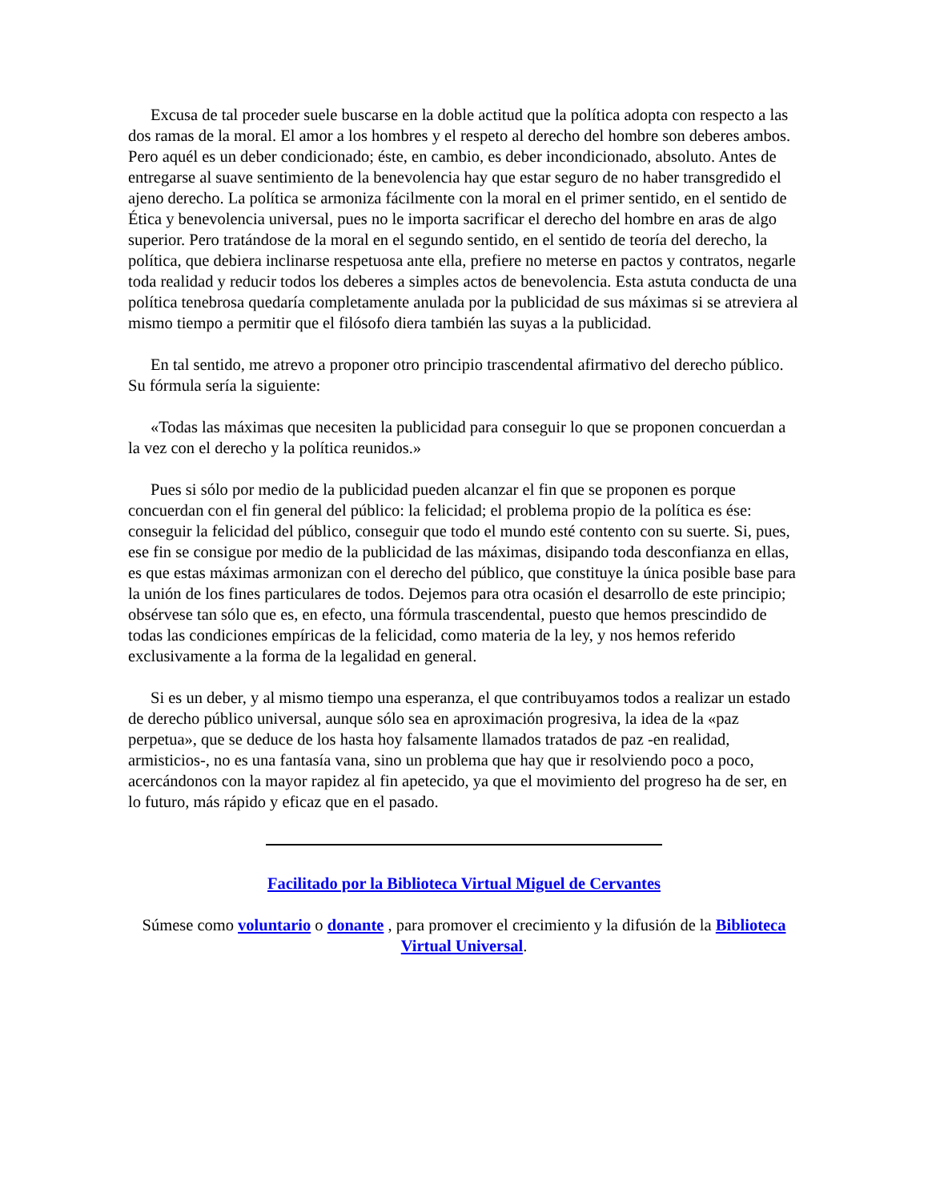Excusa de tal proceder suele buscarse en la doble actitud que la política adopta con respecto a las dos ramas de la moral. El amor a los hombres y el respeto al derecho del hombre son deberes ambos. Pero aquél es un deber condicionado; éste, en cambio, es deber incondicionado, absoluto. Antes de entregarse al suave sentimiento de la benevolencia hay que estar seguro de no haber transgredido el ajeno derecho. La política se armoniza fácilmente con la moral en el primer sentido, en el sentido de Ética y benevolencia universal, pues no le importa sacrificar el derecho del hombre en aras de algo superior. Pero tratándose de la moral en el segundo sentido, en el sentido de teoría del derecho, la política, que debiera inclinarse respetuosa ante ella, prefiere no meterse en pactos y contratos, negarle toda realidad y reducir todos los deberes a simples actos de benevolencia. Esta astuta conducta de una política tenebrosa quedaría completamente anulada por la publicidad de sus máximas si se atreviera al mismo tiempo a permitir que el filósofo diera también las suyas a la publicidad.
En tal sentido, me atrevo a proponer otro principio trascendental afirmativo del derecho público. Su fórmula sería la siguiente:
«Todas las máximas que necesiten la publicidad para conseguir lo que se proponen concuerdan a la vez con el derecho y la política reunidos.»
Pues si sólo por medio de la publicidad pueden alcanzar el fin que se proponen es porque concuerdan con el fin general del público: la felicidad; el problema propio de la política es ése: conseguir la felicidad del público, conseguir que todo el mundo esté contento con su suerte. Si, pues, ese fin se consigue por medio de la publicidad de las máximas, disipando toda desconfianza en ellas, es que estas máximas armonizan con el derecho del público, que constituye la única posible base para la unión de los fines particulares de todos. Dejemos para otra ocasión el desarrollo de este principio; obsérvese tan sólo que es, en efecto, una fórmula trascendental, puesto que hemos prescindido de todas las condiciones empíricas de la felicidad, como materia de la ley, y nos hemos referido exclusivamente a la forma de la legalidad en general.
Si es un deber, y al mismo tiempo una esperanza, el que contribuyamos todos a realizar un estado de derecho público universal, aunque sólo sea en aproximación progresiva, la idea de la «paz perpetua», que se deduce de los hasta hoy falsamente llamados tratados de paz -en realidad, armisticios-, no es una fantasía vana, sino un problema que hay que ir resolviendo poco a poco, acercándonos con la mayor rapidez al fin apetecido, ya que el movimiento del progreso ha de ser, en lo futuro, más rápido y eficaz que en el pasado.
Facilitado por la Biblioteca Virtual Miguel de Cervantes
Súmese como voluntario o donante , para promover el crecimiento y la difusión de la Biblioteca Virtual Universal.